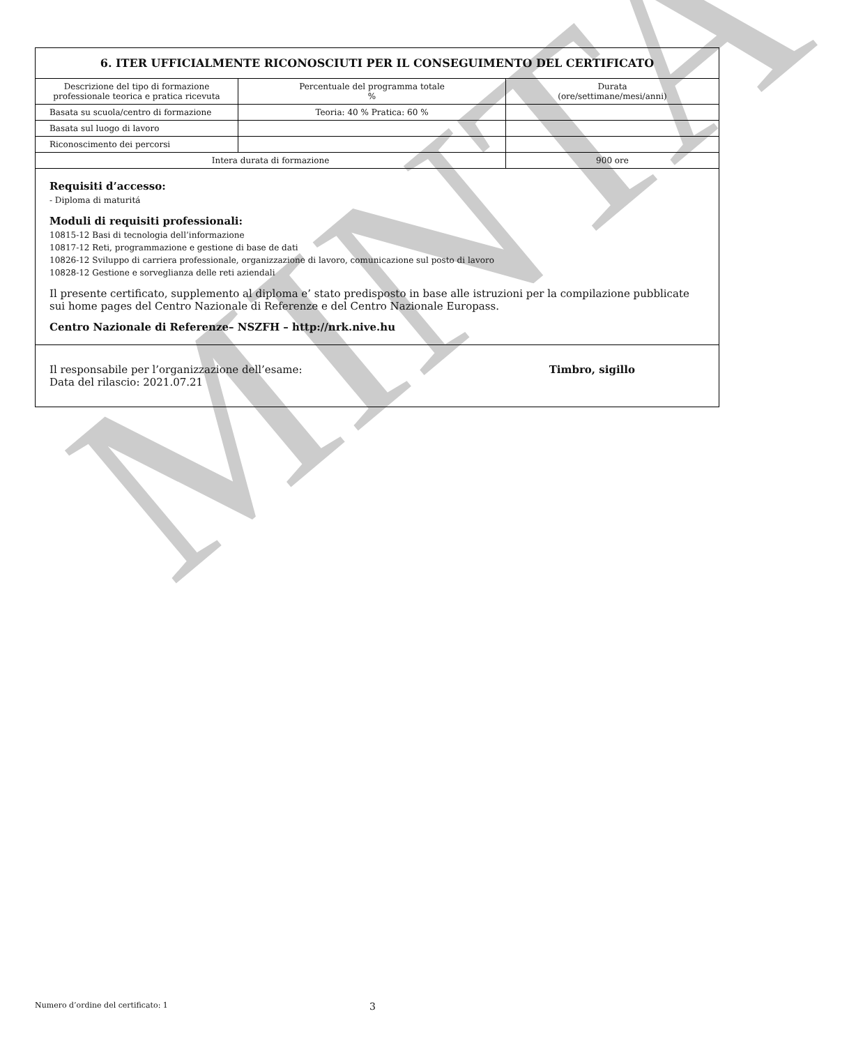MINTA
| 6. ITER UFFICIALMENTE RICONOSCIUTI PER IL CONSEGUIMENTO DEL CERTIFICATO | | |
| --- | --- | --- |
| Descrizione del tipo di formazione professionale teorica e pratica ricevuta | Percentuale del programma totale % | Durata (ore/settimane/mesi/anni) |
| Basata su scuola/centro di formazione | Teoria: 40 % Pratica: 60 % | |
| Basata sul luogo di lavoro | | |
| Riconoscimento dei percorsi | | |
| Intera durata di formazione | | 900 ore |
Requisiti d’accesso:
- Diploma di maturitá
Moduli di requisiti professionali:
10815-12 Basi di tecnologia dell’informazione
10817-12 Reti, programmazione e gestione di base de dati
10826-12 Sviluppo di carriera professionale, organizzazione di lavoro, comunicazione sul posto di lavoro
10828-12 Gestione e sorveglianza delle reti aziendali
Il presente certificato, supplemento al diploma e’ stato predisposto in base alle istruzioni per la compilazione pubblicate sui home pages del Centro Nazionale di Referenze e del Centro Nazionale Europass.
Centro Nazionale di Referenze– NSZFH – http://nrk.nive.hu
Il responsabile per l’organizzazione dell’esame:
Data del rilascio: 2021.07.21
Timbro, sigillo
Numero d’ordine del certificato: 1 3